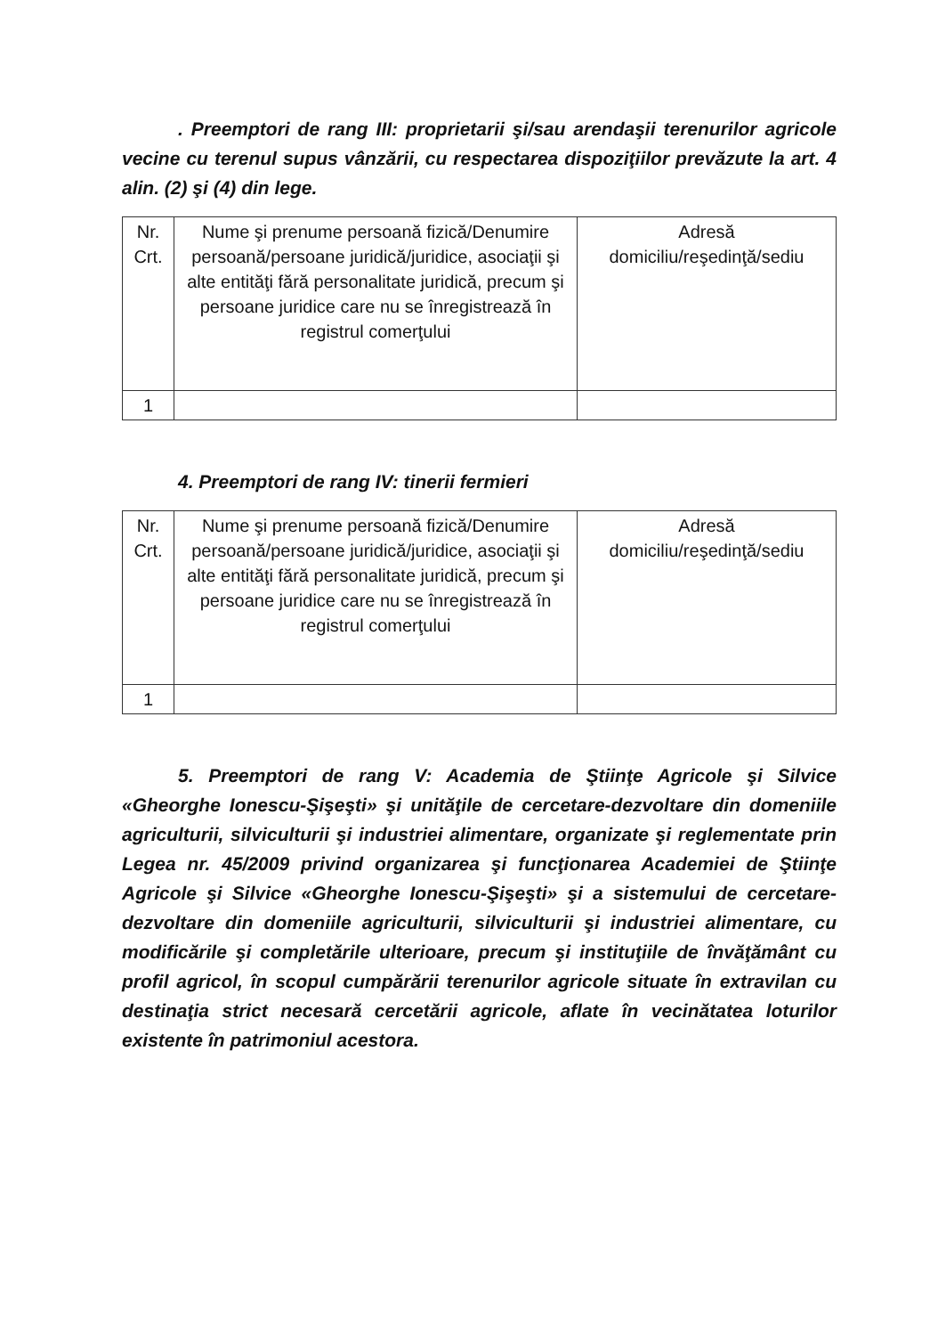. Preemptori de rang III: proprietarii şi/sau arendaşii terenurilor agricole vecine cu terenul supus vânzării, cu respectarea dispoziţiilor prevăzute la art. 4 alin. (2) şi (4) din lege.
| Nr. Crt. | Nume şi prenume persoană fizică/Denumire persoană/persoane juridică/juridice, asociaţii şi alte entităţi fără personalitate juridică, precum şi persoane juridice care nu se înregistrează în registrul comerţului | Adresă domiciliu/reşedinţă/sediu |
| 1 | | |
4. Preemptori de rang IV: tinerii fermieri
| Nr. Crt. | Nume şi prenume persoană fizică/Denumire persoană/persoane juridică/juridice, asociaţii şi alte entităţi fără personalitate juridică, precum şi persoane juridice care nu se înregistrează în registrul comerţului | Adresă domiciliu/reşedinţă/sediu |
| 1 | | |
5. Preemptori de rang V: Academia de Ştiinţe Agricole şi Silvice «Gheorghe Ionescu-Şişeşti» şi unităţile de cercetare-dezvoltare din domeniile agriculturii, silviculturii şi industriei alimentare, organizate şi reglementate prin Legea nr. 45/2009 privind organizarea şi funcţionarea Academiei de Ştiinţe Agricole şi Silvice «Gheorghe Ionescu-Şişeşti» şi a sistemului de cercetare-dezvoltare din domeniile agriculturii, silviculturii şi industriei alimentare, cu modificările şi completările ulterioare, precum şi instituţiile de învăţământ cu profil agricol, în scopul cumpărării terenurilor agricole situate în extravilan cu destinaţia strict necesară cercetării agricole, aflate în vecinătatea loturilor existente în patrimoniul acestora.